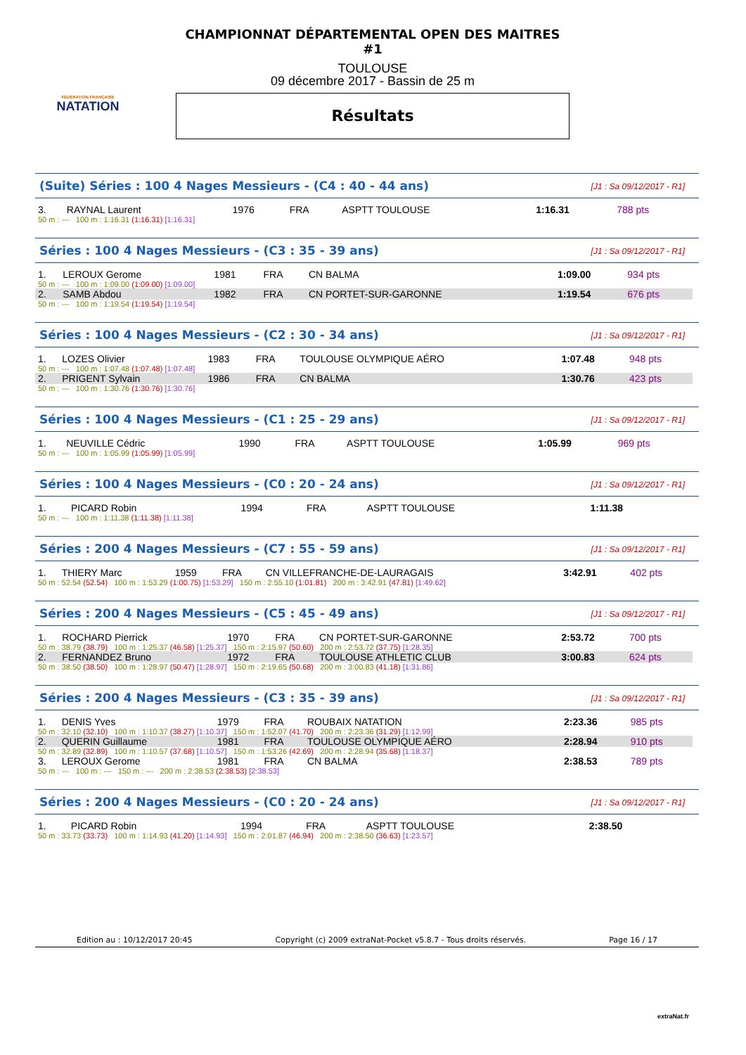FÉDÉRATION FRANÇAISE
NATATION
CHAMPIONNAT DÉPARTEMENTAL OPEN DES MAITRES #1
TOULOUSE
09 décembre 2017 - Bassin de 25 m
Résultats
(Suite) Séries : 100 4 Nages Messieurs - (C4 : 40 - 44 ans) [J1 : Sa 09/12/2017 - R1]
| 3. | RAYNAL Laurent | 1976 | FRA | ASPTT TOULOUSE | 1:16.31 | 788 pts |
| 50 m : --- 100 m : 1:16.31 (1:16.31) [1:16.31] | | | | | | |
Séries : 100 4 Nages Messieurs - (C3 : 35 - 39 ans) [J1 : Sa 09/12/2017 - R1]
| 1. | LEROUX Gerome | 1981 | FRA | CN BALMA | 1:09.00 | 934 pts |
| 50 m : --- 100 m : 1:09.00 (1:09.00) [1:09.00] | | | | | | |
| 2. | SAMB Abdou | 1982 | FRA | CN PORTET-SUR-GARONNE | 1:19.54 | 676 pts |
| 50 m : --- 100 m : 1:19.54 (1:19.54) [1:19.54] | | | | | | |
Séries : 100 4 Nages Messieurs - (C2 : 30 - 34 ans) [J1 : Sa 09/12/2017 - R1]
| 1. | LOZES Olivier | 1983 | FRA | TOULOUSE OLYMPIQUE AÉRO | 1:07.48 | 948 pts |
| 50 m : --- 100 m : 1:07.48 (1:07.48) [1:07.48] | | | | | | |
| 2. | PRIGENT Sylvain | 1986 | FRA | CN BALMA | 1:30.76 | 423 pts |
| 50 m : --- 100 m : 1:30.76 (1:30.76) [1:30.76] | | | | | | |
Séries : 100 4 Nages Messieurs - (C1 : 25 - 29 ans) [J1 : Sa 09/12/2017 - R1]
| 1. | NEUVILLE Cédric | 1990 | FRA | ASPTT TOULOUSE | 1:05.99 | 969 pts |
| 50 m : --- 100 m : 1:05.99 (1:05.99) [1:05.99] | | | | | | |
Séries : 100 4 Nages Messieurs - (C0 : 20 - 24 ans) [J1 : Sa 09/12/2017 - R1]
| 1. | PICARD Robin | 1994 | FRA | ASPTT TOULOUSE | 1:11.38 | |
| 50 m : --- 100 m : 1:11.38 (1:11.38) [1:11.38] | | | | | | |
Séries : 200 4 Nages Messieurs - (C7 : 55 - 59 ans) [J1 : Sa 09/12/2017 - R1]
| 1. | THIERY Marc | 1959 | FRA | CN VILLEFRANCHE-DE-LAURAGAIS | 3:42.91 | 402 pts |
| 50 m : 52.54 (52.54) 100 m : 1:53.29 (1:00.75) [1:53.29] 150 m : 2:55.10 (1:01.81) 200 m : 3:42.91 (47.81) [1:49.62] | | | | | | |
Séries : 200 4 Nages Messieurs - (C5 : 45 - 49 ans) [J1 : Sa 09/12/2017 - R1]
| 1. | ROCHARD Pierrick | 1970 | FRA | CN PORTET-SUR-GARONNE | 2:53.72 | 700 pts |
| 50 m : 38.79 (38.79) 100 m : 1:25.37 (46.58) [1:25.37] 150 m : 2:15.97 (50.60) 200 m : 2:53.72 (37.75) [1:28.35] | | | | | | |
| 2. | FERNANDEZ Bruno | 1972 | FRA | TOULOUSE ATHLETIC CLUB | 3:00.83 | 624 pts |
| 50 m : 38.50 (38.50) 100 m : 1:28.97 (50.47) [1:28.97] 150 m : 2:19.65 (50.68) 200 m : 3:00.83 (41.18) [1:31.86] | | | | | | |
Séries : 200 4 Nages Messieurs - (C3 : 35 - 39 ans) [J1 : Sa 09/12/2017 - R1]
| 1. | DENIS Yves | 1979 | FRA | ROUBAIX NATATION | 2:23.36 | 985 pts |
| 50 m : 32.10 (32.10) 100 m : 1:10.37 (38.27) [1:10.37] 150 m : 1:52.07 (41.70) 200 m : 2:23.36 (31.29) [1:12.99] | | | | | | |
| 2. | QUERIN Guillaume | 1981 | FRA | TOULOUSE OLYMPIQUE AÉRO | 2:28.94 | 910 pts |
| 50 m : 32.89 (32.89) 100 m : 1:10.57 (37.68) [1:10.57] 150 m : 1:53.26 (42.69) 200 m : 2:28.94 (35.68) [1:18.37] | | | | | | |
| 3. | LEROUX Gerome | 1981 | FRA | CN BALMA | 2:38.53 | 789 pts |
| 50 m : --- 100 m : --- 150 m : --- 200 m : 2:38.53 (2:38.53) [2:38.53] | | | | | | |
Séries : 200 4 Nages Messieurs - (C0 : 20 - 24 ans) [J1 : Sa 09/12/2017 - R1]
| 1. | PICARD Robin | 1994 | FRA | ASPTT TOULOUSE | 2:38.50 | |
| 50 m : 33.73 (33.73) 100 m : 1:14.93 (41.20) [1:14.93] 150 m : 2:01.87 (46.94) 200 m : 2:38.50 (36.63) [1:23.57] | | | | | | |
Edition au : 10/12/2017 20:45 Copyright (c) 2009 extraNat-Pocket v5.8.7 - Tous droits réservés. Page 16 / 17
extraNat.fr